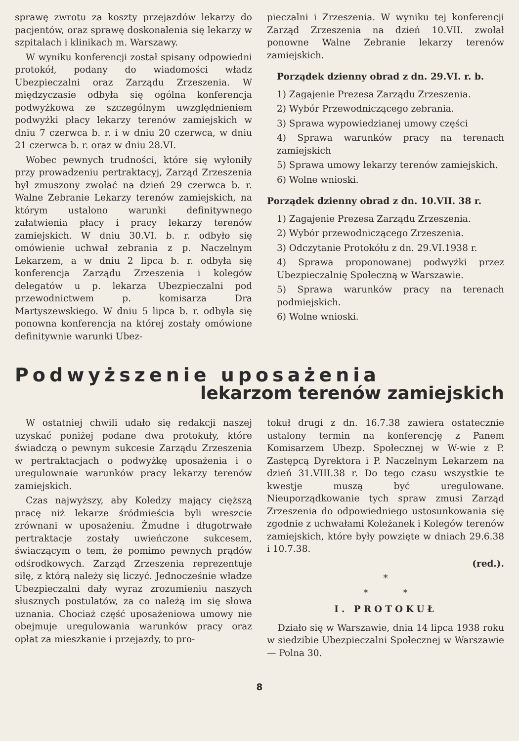sprawę zwrotu za koszty przejazdów lekarzy do pacjentów, oraz sprawę doskonalenia się lekarzy w szpitalach i klinikach m. Warszawy.
W wyniku konferencji został spisany odpowiedni protokół, podany do wiadomości władz Ubezpieczalni oraz Zarządu Zrzeszenia. W międzyczasie odbyła się ogólna konferencja podwyżkowa ze szczególnym uwzględnieniem podwyżki płacy lekarzy terenów zamiejskich w dniu 7 czerwca b. r. i w dniu 20 czerwca, w dniu 21 czerwca b. r. oraz w dniu 28.VI.
Wobec pewnych trudności, które się wyłoniły przy prowadzeniu pertraktacyj, Zarząd Zrzeszenia był zmuszony zwołać na dzień 29 czerwca b. r. Walne Zebranie Lekarzy terenów zamiejskich, na którym ustalono warunki definitywnego załatwienia płacy i pracy lekarzy terenów zamiejskich. W dniu 30.VI. b. r. odbyło się omówienie uchwał zebrania z p. Naczelnym Lekarzem, a w dniu 2 lipca b. r. odbyła się konferencja Zarządu Zrzeszenia i kolegów delegatów u p. lekarza Ubezpieczalni pod przewodnictwem p. komisarza Dra Martyszewskiego. W dniu 5 lipca b. r. odbyła się ponowna konferencja na której zostały omówione definitywnie warunki Ubez-
pieczalni i Zrzeszenia. W wyniku tej konferencji Zarząd Zrzeszenia na dzień 10.VII. zwołał ponowne Walne Zebranie lekarzy terenów zamiejskich.
Porządek dzienny obrad z dn. 29.VI. r. b.
1) Zagajenie Prezesa Zarządu Zrzeszenia.
2) Wybór Przewodniczącego zebrania.
3) Sprawa wypowiedzianej umowy części
4) Sprawa warunków pracy na terenach zamiejskich
5) Sprawa umowy lekarzy terenów zamiejskich.
6) Wolne wnioski.
Porządek dzienny obrad z dn. 10.VII. 38 r.
1) Zagajenie Prezesa Zarządu Zrzeszenia.
2) Wybór przewodniczącego Zrzeszenia.
3) Odczytanie Protokółu z dn. 29.VI.1938 r.
4) Sprawa proponowanej podwyżki przez Ubezpieczalnię Społeczną w Warszawie.
5) Sprawa warunków pracy na terenach podmiejskich.
6) Wolne wnioski.
Podwyższenie uposażenia
lekarzom terenów zamiejskich
W ostatniej chwili udało się redakcji naszej uzyskać poniżej podane dwa protokuły, które świadczą o pewnym sukcesie Zarządu Zrzeszenia w pertraktacjach o podwyżkę uposażenia i o uregulownaie warunków pracy lekarzy terenów zamiejskich.
Czas najwyższy, aby Koledzy mający cięższą pracę niż lekarze śródmieścia byli wreszcie zrównani w uposażeniu. Żmudne i długotrwałe pertraktacje zostały uwieńczone sukcesem, świaczącym o tem, że pomimo pewnych prądów odśrodkowych. Zarząd Zrzeszenia reprezentuje siłę, z którą należy się liczyć. Jednocześnie władze Ubezpieczalni dały wyraz zrozumieniu naszych słusznych postulatów, za co należą im się słowa uznania. Chociaż część uposażeniowa umowy nie obejmuje uregulowania warunków pracy oraz opłat za mieszkanie i przejazdy, to pro-
tokuł drugi z dn. 16.7.38 zawiera ostatecznie ustalony termin na konferencję z Panem Komisarzem Ubezp. Społecznej w W-wie z P. Zastępcą Dyrektora i P. Naczelnym Lekarzem na dzień 31.VIII.38 r. Do tego czasu wszystkie te kwestje muszą być uregulowane. Nieuporządkowanie tych spraw zmusi Zarząd Zrzeszenia do odpowiedniego ustosunkowania się zgodnie z uchwałami Koleżanek i Kolegów terenów zamiejskich, które były powzięte w dniach 29.6.38 i 10.7.38.
(red.).
*
* *
I. PROTOKUŁ
Działo się w Warszawie, dnia 14 lipca 1938 roku w siedzibie Ubezpieczalni Społecznej w Warszawie — Polna 30.
8